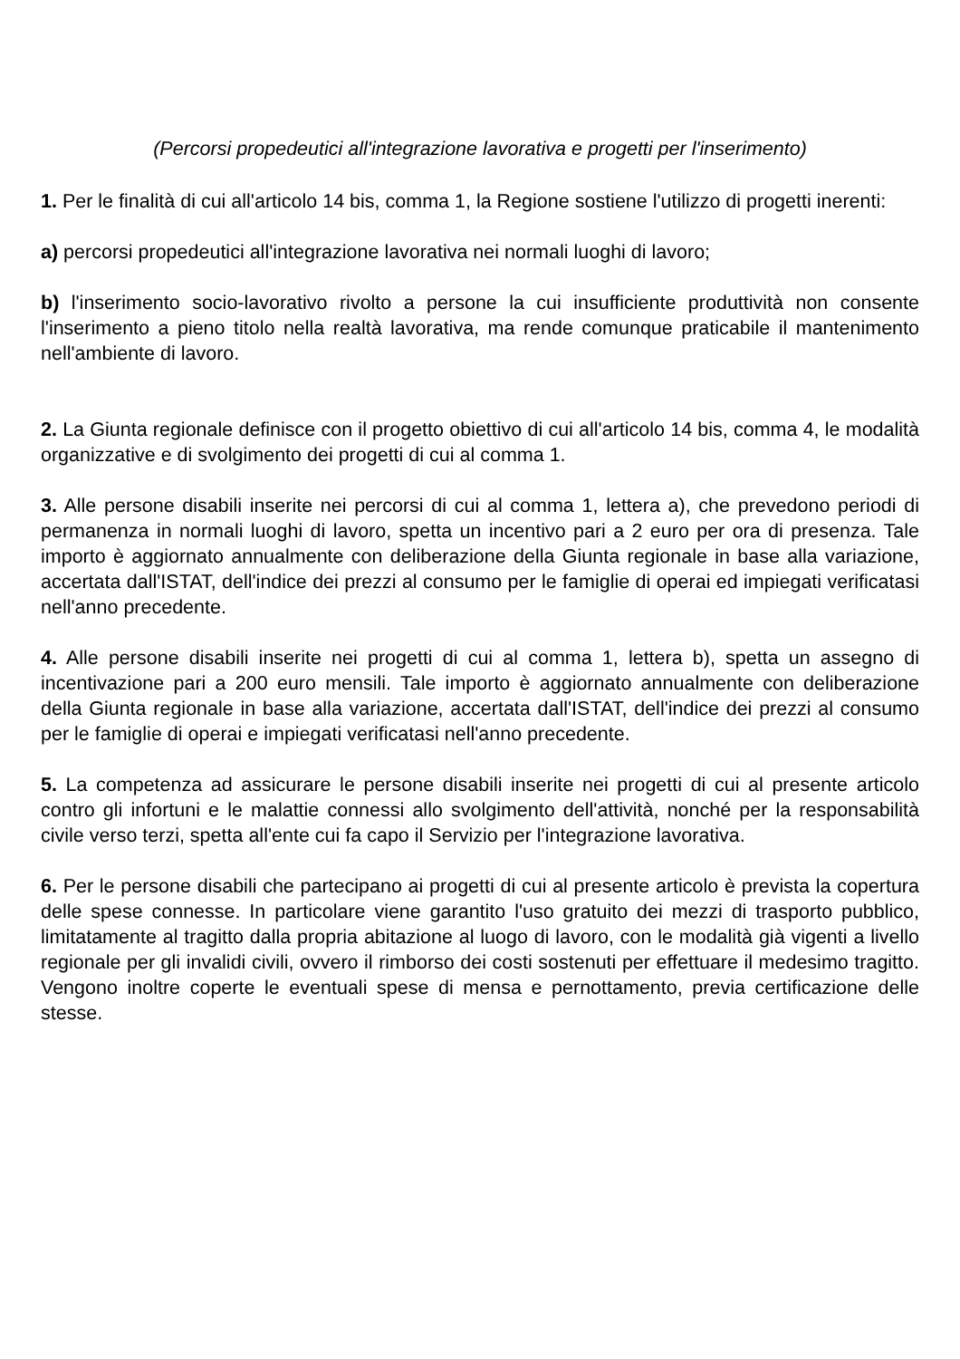(Percorsi propedeutici all'integrazione lavorativa e progetti per l'inserimento)
1. Per le finalità di cui all'articolo 14 bis, comma 1, la Regione sostiene l'utilizzo di progetti inerenti:
a) percorsi propedeutici all'integrazione lavorativa nei normali luoghi di lavoro;
b) l'inserimento socio-lavorativo rivolto a persone la cui insufficiente produttività non consente l'inserimento a pieno titolo nella realtà lavorativa, ma rende comunque praticabile il mantenimento nell'ambiente di lavoro.
2. La Giunta regionale definisce con il progetto obiettivo di cui all'articolo 14 bis, comma 4, le modalità organizzative e di svolgimento dei progetti di cui al comma 1.
3. Alle persone disabili inserite nei percorsi di cui al comma 1, lettera a), che prevedono periodi di permanenza in normali luoghi di lavoro, spetta un incentivo pari a 2 euro per ora di presenza. Tale importo è aggiornato annualmente con deliberazione della Giunta regionale in base alla variazione, accertata dall'ISTAT, dell'indice dei prezzi al consumo per le famiglie di operai ed impiegati verificatasi nell'anno precedente.
4. Alle persone disabili inserite nei progetti di cui al comma 1, lettera b), spetta un assegno di incentivazione pari a 200 euro mensili. Tale importo è aggiornato annualmente con deliberazione della Giunta regionale in base alla variazione, accertata dall'ISTAT, dell'indice dei prezzi al consumo per le famiglie di operai e impiegati verificatasi nell'anno precedente.
5. La competenza ad assicurare le persone disabili inserite nei progetti di cui al presente articolo contro gli infortuni e le malattie connessi allo svolgimento dell'attività, nonché per la responsabilità civile verso terzi, spetta all'ente cui fa capo il Servizio per l'integrazione lavorativa.
6. Per le persone disabili che partecipano ai progetti di cui al presente articolo è prevista la copertura delle spese connesse. In particolare viene garantito l'uso gratuito dei mezzi di trasporto pubblico, limitatamente al tragitto dalla propria abitazione al luogo di lavoro, con le modalità già vigenti a livello regionale per gli invalidi civili, ovvero il rimborso dei costi sostenuti per effettuare il medesimo tragitto. Vengono inoltre coperte le eventuali spese di mensa e pernottamento, previa certificazione delle stesse.